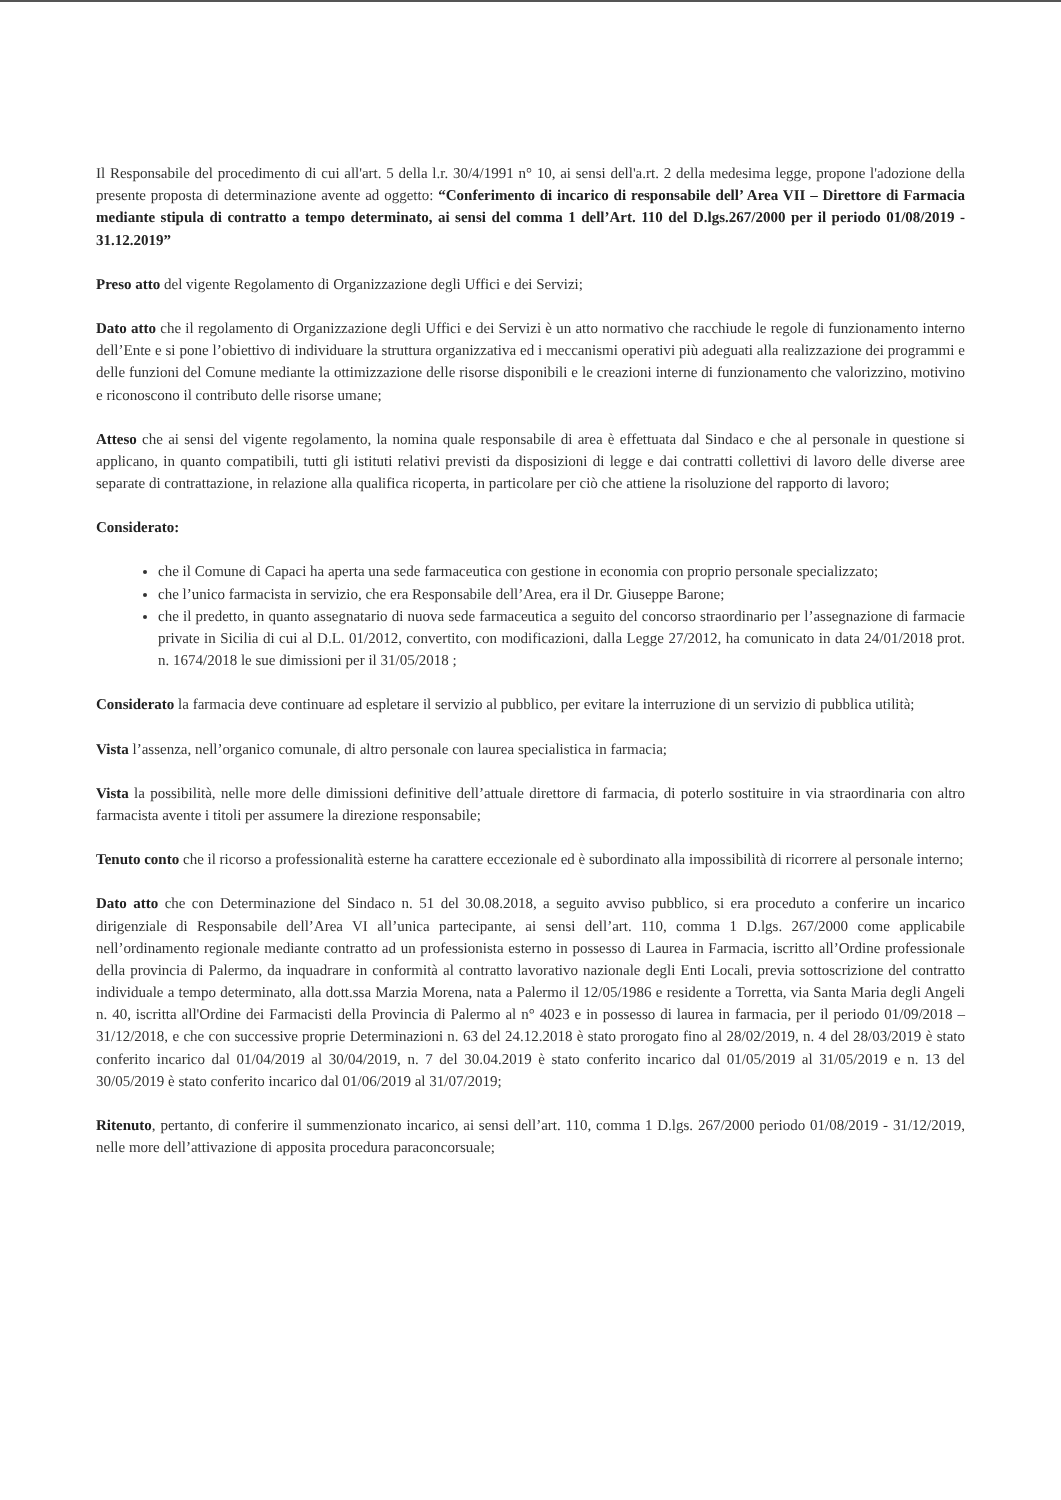Il Responsabile del procedimento di cui all'art. 5 della l.r. 30/4/1991 n° 10, ai sensi dell'a.rt. 2 della medesima legge, propone l'adozione della presente proposta di determinazione avente ad oggetto: “Conferimento di incarico di responsabile dell’ Area VII – Direttore di Farmacia mediante stipula di contratto a tempo determinato, ai sensi del comma 1 dell’Art. 110 del D.lgs.267/2000 per il periodo 01/08/2019 - 31.12.2019”
Preso atto del vigente Regolamento di Organizzazione degli Uffici e dei Servizi;
Dato atto che il regolamento di Organizzazione degli Uffici e dei Servizi è un atto normativo che racchiude le regole di funzionamento interno dell’Ente e si pone l’obiettivo di individuare la struttura organizzativa ed i meccanismi operativi più adeguati alla realizzazione dei programmi e delle funzioni del Comune mediante la ottimizzazione delle risorse disponibili e le creazioni interne di funzionamento che valorizzino, motivino e riconoscono il contributo delle risorse umane;
Atteso che ai sensi del vigente regolamento, la nomina quale responsabile di area è effettuata dal Sindaco e che al personale in questione si applicano, in quanto compatibili, tutti gli istituti relativi previsti da disposizioni di legge e dai contratti collettivi di lavoro delle diverse aree separate di contrattazione, in relazione alla qualifica ricoperta, in particolare per ciò che attiene la risoluzione del rapporto di lavoro;
Considerato:
che il Comune di Capaci ha aperta una sede farmaceutica con gestione in economia con proprio personale specializzato;
che l’unico farmacista in servizio, che era Responsabile dell’Area, era il Dr. Giuseppe Barone;
che il predetto, in quanto assegnatario di nuova sede farmaceutica a seguito del concorso straordinario per l’assegnazione di farmacie private in Sicilia di cui al D.L. 01/2012, convertito, con modificazioni, dalla Legge 27/2012, ha comunicato in data 24/01/2018 prot. n. 1674/2018 le sue dimissioni per il 31/05/2018 ;
Considerato la farmacia deve continuare ad espletare il servizio al pubblico, per evitare la interruzione di un servizio di pubblica utilità;
Vista l’assenza, nell’organico comunale, di altro personale con laurea specialistica in farmacia;
Vista la possibilità, nelle more delle dimissioni definitive dell’attuale direttore di farmacia, di poterlo sostituire in via straordinaria con altro farmacista avente i titoli per assumere la direzione responsabile;
Tenuto conto che il ricorso a professionalità esterne ha carattere eccezionale ed è subordinato alla impossibilità di ricorrere al personale interno;
Dato atto che con Determinazione del Sindaco n. 51 del 30.08.2018, a seguito avviso pubblico, si era proceduto a conferire un incarico dirigenziale di Responsabile dell’Area VI all’unica partecipante, ai sensi dell’art. 110, comma 1 D.lgs. 267/2000 come applicabile nell’ordinamento regionale mediante contratto ad un professionista esterno in possesso di Laurea in Farmacia, iscritto all’Ordine professionale della provincia di Palermo, da inquadrare in conformità al contratto lavorativo nazionale degli Enti Locali, previa sottoscrizione del contratto individuale a tempo determinato, alla dott.ssa Marzia Morena, nata a Palermo il 12/05/1986 e residente a Torretta, via Santa Maria degli Angeli n. 40, iscritta all'Ordine dei Farmacisti della Provincia di Palermo al n° 4023 e in possesso di laurea in farmacia, per il periodo 01/09/2018 – 31/12/2018, e che con successive proprie Determinazioni n. 63 del 24.12.2018 è stato prorogato fino al 28/02/2019, n. 4 del 28/03/2019 è stato conferito incarico dal 01/04/2019 al 30/04/2019, n. 7 del 30.04.2019 è stato conferito incarico dal 01/05/2019 al 31/05/2019 e n. 13 del 30/05/2019 è stato conferito incarico dal 01/06/2019 al 31/07/2019;
Ritenuto, pertanto, di conferire il summenzionato incarico, ai sensi dell’art. 110, comma 1 D.lgs. 267/2000 periodo 01/08/2019 - 31/12/2019, nelle more dell’attivazione di apposita procedura paraconcorsuale;